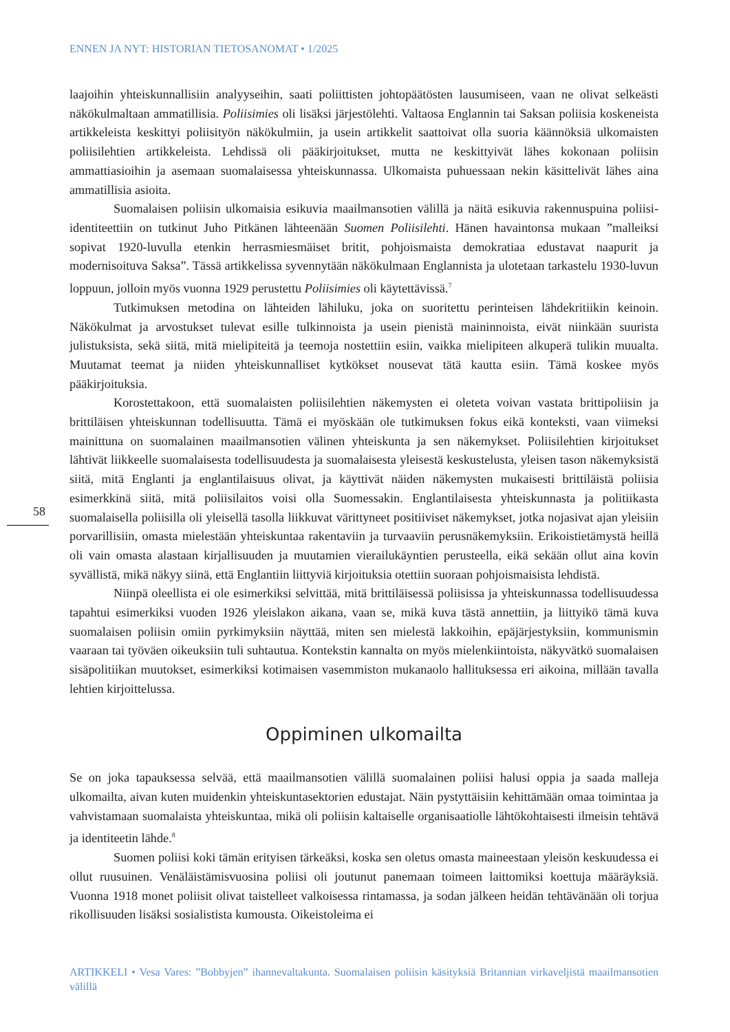ENNEN JA NYT: HISTORIAN TIETOSANOMAT • 1/2025
laajoihin yhteiskunnallisiin analyyseihin, saati poliittisten johtopäätösten lausumiseen, vaan ne olivat selkeästi näkökulmaltaan ammatillisia. Poliisimies oli lisäksi järjestölehti. Valtaosa Englannin tai Saksan poliisia koskeneista artikkeleista keskittyi poliisityön näkökulmiin, ja usein artikkelit saattoivat olla suoria käännöksiä ulkomaisten poliisilehtien artikkeleista. Lehdissä oli pääkirjoitukset, mutta ne keskittyivät lähes kokonaan poliisin ammattiasioihin ja asemaan suomalaisessa yhteiskunnassa. Ulkomaista puhuessaan nekin käsittelivät lähes aina ammatillisia asioita.
Suomalaisen poliisin ulkomaisia esikuvia maailmansotien välillä ja näitä esikuvia rakennuspuina poliisi-identiteettiin on tutkinut Juho Pitkänen lähteenään Suomen Poliisilehti. Hänen havaintonsa mukaan ”malleiksi sopivat 1920-luvulla etenkin herrasmiesmäiset britit, pohjoismaista demokratiaa edustavat naapurit ja modernisoituva Saksa”. Tässä artikkelissa syvennytään näkökulmaan Englannista ja ulotetaan tarkastelu 1930-luvun loppuun, jolloin myös vuonna 1929 perustettu Poliisimies oli käytettävissä.<sup>7</sup>
Tutkimuksen metodina on lähteiden lähiluku, joka on suoritettu perinteisen lähdekritiikin keinoin. Näkökulmat ja arvostukset tulevat esille tulkinnoista ja usein pienistä maininnoista, eivät niinkään suurista julistuksista, sekä siitä, mitä mielipiteitä ja teemoja nostettiin esiin, vaikka mielipiteen alkuperä tulikin muualta. Muutamat teemat ja niiden yhteiskunnalliset kytkökset nousevat tätä kautta esiin. Tämä koskee myös pääkirjoituksia.
Korostettakoon, että suomalaisten poliisilehtien näkemysten ei oleteta voivan vastata brittipoliisin ja brittiläisen yhteiskunnan todellisuutta. Tämä ei myöskään ole tutkimuksen fokus eikä konteksti, vaan viimeksi mainittuna on suomalainen maailmansotien välinen yhteiskunta ja sen näkemykset. Poliisilehtien kirjoitukset lähtivät liikkeelle suomalaisesta todellisuudesta ja suomalaisesta yleisestä keskustelusta, yleisen tason näkemyksistä siitä, mitä Englanti ja englantilaisuus olivat, ja käyttivät näiden näkemysten mukaisesti brittiläistä poliisia esimerkkinä siitä, mitä poliisilaitos voisi olla Suomessakin. Englantilaisesta yhteiskunnasta ja politiikasta suomalaisella poliisilla oli yleisellä tasolla liikkuvat värittyneet positiiviset näkemykset, jotka nojasivat ajan yleisiin porvarillisiin, omasta mielestään yhteiskuntaa rakentaviin ja turvaaviin perusnäkemyksiin. Erikoistietämystä heillä oli vain omasta alastaan kirjallisuuden ja muutamien vierailukäyntien perusteella, eikä sekään ollut aina kovin syvällistä, mikä näkyy siinä, että Englantiin liittyviä kirjoituksia otettiin suoraan pohjoismaisista lehdistä.
Niinpä oleellista ei ole esimerkiksi selvittää, mitä brittiläisessä poliisissa ja yhteiskunnassa todellisuudessa tapahtui esimerkiksi vuoden 1926 yleislakon aikana, vaan se, mikä kuva tästä annettiin, ja liittyikö tämä kuva suomalaisen poliisin omiin pyrkimyksiin näyttää, miten sen mielestä lakkoihin, epäjärjestyksiin, kommunismin vaaraan tai työväen oikeuksiin tuli suhtautua. Kontekstin kannalta on myös mielenkiintoista, näkyvätkö suomalaisen sisäpolitiikan muutokset, esimerkiksi kotimaisen vasemmiston mukanaolo hallituksessa eri aikoina, millään tavalla lehtien kirjoittelussa.
Oppiminen ulkomailta
Se on joka tapauksessa selvää, että maailmansotien välillä suomalainen poliisi halusi oppia ja saada malleja ulkomailta, aivan kuten muidenkin yhteiskuntasektorien edustajat. Näin pystyttäisiin kehittämään omaa toimintaa ja vahvistamaan suomalaista yhteiskuntaa, mikä oli poliisin kaltaiselle organisaatiolle lähtökohtaisesti ilmeisin tehtävä ja identiteetin lähde.<sup>8</sup>
Suomen poliisi koki tämän erityisen tärkeäksi, koska sen oletus omasta maineestaan yleisön keskuudessa ei ollut ruusuinen. Venäläistämisvuosina poliisi oli joutunut panemaan toimeen laittomiksi koettuja määräyksiä. Vuonna 1918 monet poliisit olivat taistelleet valkoisessa rintamassa, ja sodan jälkeen heidän tehtävänään oli torjua rikollisuuden lisäksi sosialistista kumousta. Oikeistoleima ei
58
ARTIKKELI • Vesa Vares: ”Bobbyjen” ihannevaltakunta. Suomalaisen poliisin käsityksiä Britannian virkaveljistä maailmansotien välillä